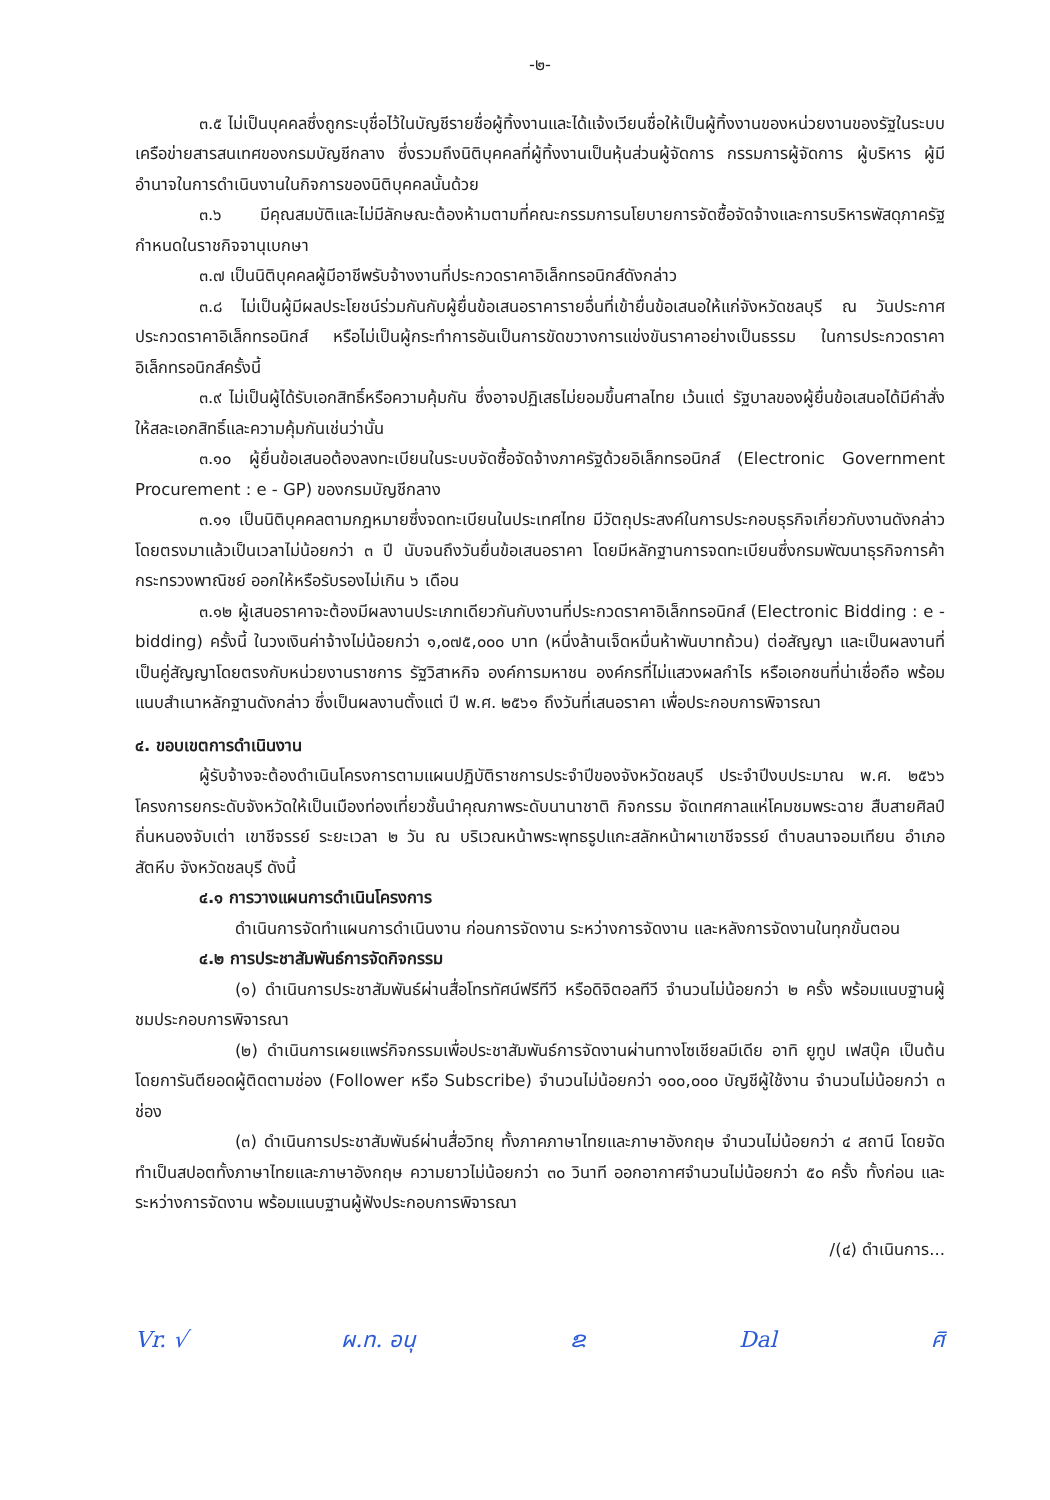-๒-
๓.๕ ไม่เป็นบุคคลซึ่งถูกระบุชื่อไว้ในบัญชีรายชื่อผู้ทิ้งงานและได้แจ้งเวียนชื่อให้เป็นผู้ทิ้งงานของหน่วยงานของรัฐในระบบเครือข่ายสารสนเทศของกรมบัญชีกลาง ซึ่งรวมถึงนิติบุคคลที่ผู้ทิ้งงานเป็นหุ้นส่วนผู้จัดการ กรรมการผู้จัดการ ผู้บริหาร ผู้มีอำนาจในการดำเนินงานในกิจการของนิติบุคคลนั้นด้วย
๓.๖ มีคุณสมบัติและไม่มีลักษณะต้องห้ามตามที่คณะกรรมการนโยบายการจัดซื้อจัดจ้างและการบริหารพัสดุภาครัฐกำหนดในราชกิจจานุเบกษา
๓.๗ เป็นนิติบุคคลผู้มีอาชีพรับจ้างงานที่ประกวดราคาอิเล็กทรอนิกส์ดังกล่าว
๓.๘ ไม่เป็นผู้มีผลประโยชน์ร่วมกันกับผู้ยื่นข้อเสนอราคารายอื่นที่เข้ายื่นข้อเสนอให้แก่จังหวัดชลบุรี ณ วันประกาศประกวดราคาอิเล็กทรอนิกส์ หรือไม่เป็นผู้กระทำการอันเป็นการขัดขวางการแข่งขันราคาอย่างเป็นธรรม ในการประกวดราคาอิเล็กทรอนิกส์ครั้งนี้
๓.๙ ไม่เป็นผู้ได้รับเอกสิทธิ์หรือความคุ้มกัน ซึ่งอาจปฏิเสธไม่ยอมขึ้นศาลไทย เว้นแต่ รัฐบาลของผู้ยื่นข้อเสนอได้มีคำสั่งให้สละเอกสิทธิ์และความคุ้มกันเช่นว่านั้น
๓.๑๐ ผู้ยื่นข้อเสนอต้องลงทะเบียนในระบบจัดซื้อจัดจ้างภาครัฐด้วยอิเล็กทรอนิกส์ (Electronic Government Procurement : e - GP) ของกรมบัญชีกลาง
๓.๑๑ เป็นนิติบุคคลตามกฎหมายซึ่งจดทะเบียนในประเทศไทย มีวัตถุประสงค์ในการประกอบธุรกิจเกี่ยวกับงานดังกล่าวโดยตรงมาแล้วเป็นเวลาไม่น้อยกว่า ๓ ปี นับจนถึงวันยื่นข้อเสนอราคา โดยมีหลักฐานการจดทะเบียนซึ่งกรมพัฒนาธุรกิจการค้า กระทรวงพาณิชย์ ออกให้หรือรับรองไม่เกิน ๖ เดือน
๓.๑๒ ผู้เสนอราคาจะต้องมีผลงานประเภทเดียวกันกับงานที่ประกวดราคาอิเล็กทรอนิกส์ (Electronic Bidding : e - bidding) ครั้งนี้ ในวงเงินค่าจ้างไม่น้อยกว่า ๑,๐๗๕,๐๐๐ บาท (หนึ่งล้านเจ็ดหมื่นห้าพันบาทถ้วน) ต่อสัญญา และเป็นผลงานที่เป็นคู่สัญญาโดยตรงกับหน่วยงานราชการ รัฐวิสาหกิจ องค์การมหาชน องค์กรที่ไม่แสวงผลกำไร หรือเอกชนที่น่าเชื่อถือ พร้อมแนบสำเนาหลักฐานดังกล่าว ซึ่งเป็นผลงานตั้งแต่ ปี พ.ศ. ๒๕๖๑ ถึงวันที่เสนอราคา เพื่อประกอบการพิจารณา
๔. ขอบเขตการดำเนินงาน
ผู้รับจ้างจะต้องดำเนินโครงการตามแผนปฏิบัติราชการประจำปีของจังหวัดชลบุรี ประจำปีงบประมาณ พ.ศ. ๒๕๖๖ โครงการยกระดับจังหวัดให้เป็นเมืองท่องเที่ยวชั้นนำคุณภาพระดับนานาชาติ กิจกรรม จัดเทศกาลแห่โคมชมพระฉาย สืบสายศิลป์ ถิ่นหนองจับเต่า เขาชีจรรย์ ระยะเวลา ๒ วัน ณ บริเวณหน้าพระพุทธรูปแกะสลักหน้าผาเขาชีจรรย์ ตำบลนาจอมเทียน อำเภอสัตหีบ จังหวัดชลบุรี ดังนี้
๔.๑ การวางแผนการดำเนินโครงการ
ดำเนินการจัดทำแผนการดำเนินงาน ก่อนการจัดงาน ระหว่างการจัดงาน และหลังการจัดงานในทุกขั้นตอน
๔.๒ การประชาสัมพันธ์การจัดกิจกรรม
(๑) ดำเนินการประชาสัมพันธ์ผ่านสื่อโทรทัศน์ฟรีทีวี หรือดิจิตอลทีวี จำนวนไม่น้อยกว่า ๒ ครั้ง พร้อมแนบฐานผู้ชมประกอบการพิจารณา
(๒) ดำเนินการเผยแพร่กิจกรรมเพื่อประชาสัมพันธ์การจัดงานผ่านทางโซเชียลมีเดีย อาทิ ยูทูป เฟสบุ๊ค เป็นต้น โดยการันตียอดผู้ติดตามช่อง (Follower หรือ Subscribe) จำนวนไม่น้อยกว่า ๑๐๐,๐๐๐ บัญชีผู้ใช้งาน จำนวนไม่น้อยกว่า ๓ ช่อง
(๓) ดำเนินการประชาสัมพันธ์ผ่านสื่อวิทยุ ทั้งภาคภาษาไทยและภาษาอังกฤษ จำนวนไม่น้อยกว่า ๔ สถานี โดยจัดทำเป็นสปอตทั้งภาษาไทยและภาษาอังกฤษ ความยาวไม่น้อยกว่า ๓๐ วินาที ออกอากาศจำนวนไม่น้อยกว่า ๕๐ ครั้ง ทั้งก่อน และระหว่างการจัดงาน พร้อมแนบฐานผู้ฟังประกอบการพิจารณา
/(๔) ดำเนินการ...
Vr. √ ผ.ท. อนุ ຂ Dal ศิ